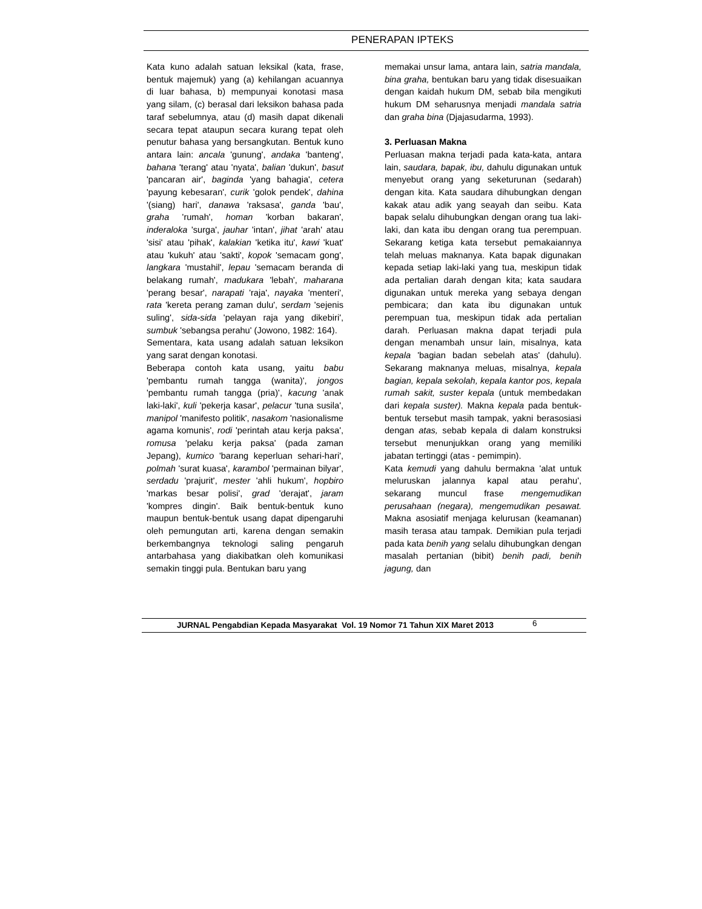PENERAPAN IPTEKS
Kata kuno adalah satuan leksikal (kata, frase, bentuk majemuk) yang (a) kehilangan acuannya di luar bahasa, b) mempunyai konotasi masa yang silam, (c) berasal dari leksikon bahasa pada taraf sebelumnya, atau (d) masih dapat dikenali secara tepat ataupun secara kurang tepat oleh penutur bahasa yang bersangkutan. Bentuk kuno antara lain: ancala 'gunung', andaka 'banteng', bahana 'terang' atau 'nyata', balian 'dukun', basut 'pancaran air', baginda 'yang bahagia', cetera 'payung kebesaran', curik 'golok pendek', dahina '(siang) hari', danawa 'raksasa', ganda 'bau', graha 'rumah', homan 'korban bakaran', inderaloka 'surga', jauhar 'intan', jihat 'arah' atau 'sisi' atau 'pihak', kalakian 'ketika itu', kawi 'kuat' atau 'kukuh' atau 'sakti', kopok 'semacam gong', langkara 'mustahil', lepau 'semacam beranda di belakang rumah', madukara 'lebah', maharana 'perang besar', narapati 'raja', nayaka 'menteri', rata 'kereta perang zaman dulu', serdam 'sejenis suling', sida-sida 'pelayan raja yang dikebiri', sumbuk 'sebangsa perahu' (Jowono, 1982: 164).
Sementara, kata usang adalah satuan leksikon yang sarat dengan konotasi.
Beberapa contoh kata usang, yaitu babu 'pembantu rumah tangga (wanita)', jongos 'pembantu rumah tangga (pria)', kacung 'anak laki-laki', kuli 'pekerja kasar', pelacur 'tuna susila', manipol 'manifesto politik', nasakom 'nasionalisme agama komunis', rodi 'perintah atau kerja paksa', romusa 'pelaku kerja paksa' (pada zaman Jepang), kumico 'barang keperluan sehari-hari', polmah 'surat kuasa', karambol 'permainan bilyar', serdadu 'prajurit', mester 'ahli hukum', hopbiro 'markas besar polisi', grad 'derajat', jaram 'kompres dingin'. Baik bentuk-bentuk kuno maupun bentuk-bentuk usang dapat dipengaruhi oleh pemungutan arti, karena dengan semakin berkembangnya teknologi saling pengaruh antarbahasa yang diakibatkan oleh komunikasi semakin tinggi pula. Bentukan baru yang
memakai unsur lama, antara lain, satria mandala, bina graha, bentukan baru yang tidak disesuaikan dengan kaidah hukum DM, sebab bila mengikuti hukum DM seharusnya menjadi mandala satria dan graha bina (Djajasudarma, 1993).
3. Perluasan Makna
Perluasan makna terjadi pada kata-kata, antara lain, saudara, bapak, ibu, dahulu digunakan untuk menyebut orang yang seketurunan (sedarah) dengan kita. Kata saudara dihubungkan dengan kakak atau adik yang seayah dan seibu. Kata bapak selalu dihubungkan dengan orang tua laki-laki, dan kata ibu dengan orang tua perempuan. Sekarang ketiga kata tersebut pemakaiannya telah meluas maknanya. Kata bapak digunakan kepada setiap laki-laki yang tua, meskipun tidak ada pertalian darah dengan kita; kata saudara digunakan untuk mereka yang sebaya dengan pembicara; dan kata ibu digunakan untuk perempuan tua, meskipun tidak ada pertalian darah. Perluasan makna dapat terjadi pula dengan menambah unsur lain, misalnya, kata kepala 'bagian badan sebelah atas' (dahulu). Sekarang maknanya meluas, misalnya, kepala bagian, kepala sekolah, kepala kantor pos, kepala rumah sakit, suster kepala (untuk membedakan dari kepala suster). Makna kepala pada bentuk-bentuk tersebut masih tampak, yakni berasosiasi dengan atas, sebab kepala di dalam konstruksi tersebut menunjukkan orang yang memiliki jabatan tertinggi (atas - pemimpin).
Kata kemudi yang dahulu bermakna 'alat untuk meluruskan jalannya kapal atau perahu', sekarang muncul frase mengemudikan perusahaan (negara), mengemudikan pesawat. Makna asosiatif menjaga kelurusan (keamanan) masih terasa atau tampak. Demikian pula terjadi pada kata benih yang selalu dihubungkan dengan masalah pertanian (bibit) benih padi, benih jagung, dan
JURNAL Pengabdian Kepada Masyarakat Vol. 19 Nomor 71 Tahun XIX Maret 2013 6